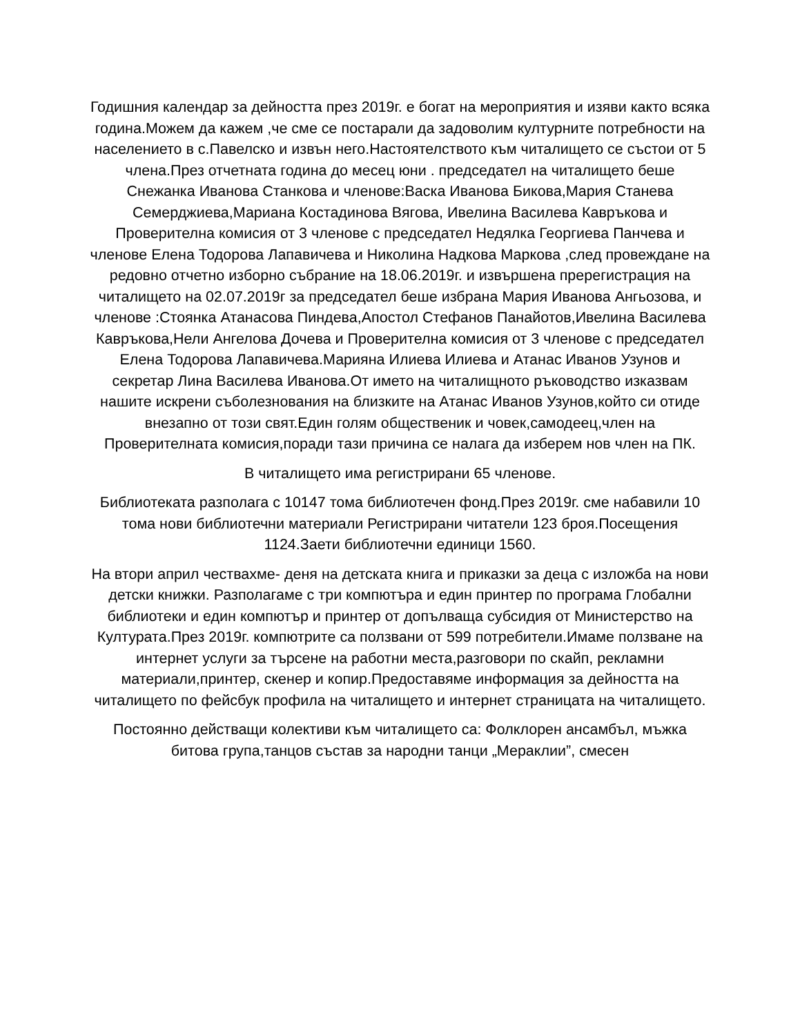Годишния календар за дейността през 2019г. е богат на мероприятия и изяви както всяка година.Можем да кажем ,че сме се постарали да задоволим културните потребности на населението в с.Павелско и извън него.Настоятелството към читалището се състои от 5 члена.През отчетната година до месец юни . председател на читалището беше Снежанка Иванова Станкова и членове:Васка Иванова Бикова,Мария Станева Семерджиева,Мариана Костадинова Вягова, Ивелина Василева Кавръкова и Проверителна комисия от 3 членове с председател Недялка Георгиева Панчева и членове Елена Тодорова Лапавичева и Николина Надкова Маркова ,след провеждане на редовно отчетно изборно събрание на 18.06.2019г. и извършена пререгистрация на читалището на 02.07.2019г за председател беше избрана Мария Иванова Ангьозова, и членове :Стоянка Атанасова Пиндева,Апостол Стефанов Панайотов,Ивелина Василева Кавръкова,Нели Ангелова Дочева и Проверителна комисия от 3 членове с председател Елена Тодорова Лапавичева.Марияна Илиева Илиева и Атанас Иванов Узунов и секретар Лина Василева Иванова.От името на читалищното ръководство изказвам нашите искрени съболезнования на близките на Атанас Иванов Узунов,който си отиде внезапно от този свят.Един голям общественик и човек,самодеец,член на Проверителната комисия,поради тази причина се налага да изберем нов член на ПК.
В читалището има регистрирани 65 членове.
Библиотеката разполага с 10147 тома библиотечен фонд.През 2019г. сме набавили 10 тома нови библиотечни материали Регистрирани читатели 123 броя.Посещения 1124.Заети библиотечни единици 1560.
На втори април чествахме- деня на детската книга и приказки за деца с изложба на нови детски книжки. Разполагаме с три компютъра и един принтер по програма Глобални библиотеки и един компютър и принтер от допълваща субсидия от Министерство на Културата.През 2019г. компютрите са ползвани от 599 потребители.Имаме ползване на интернет услуги за търсене на работни места,разговори по скайп, рекламни материали,принтер, скенер и копир.Предоставяме информация за дейността на читалището по фейсбук профила на читалището и интернет страницата на читалището.
Постоянно действащи колективи към читалището са: Фолклорен ансамбъл, мъжка битова група,танцов състав за народни танци „Мераклии”, смесен